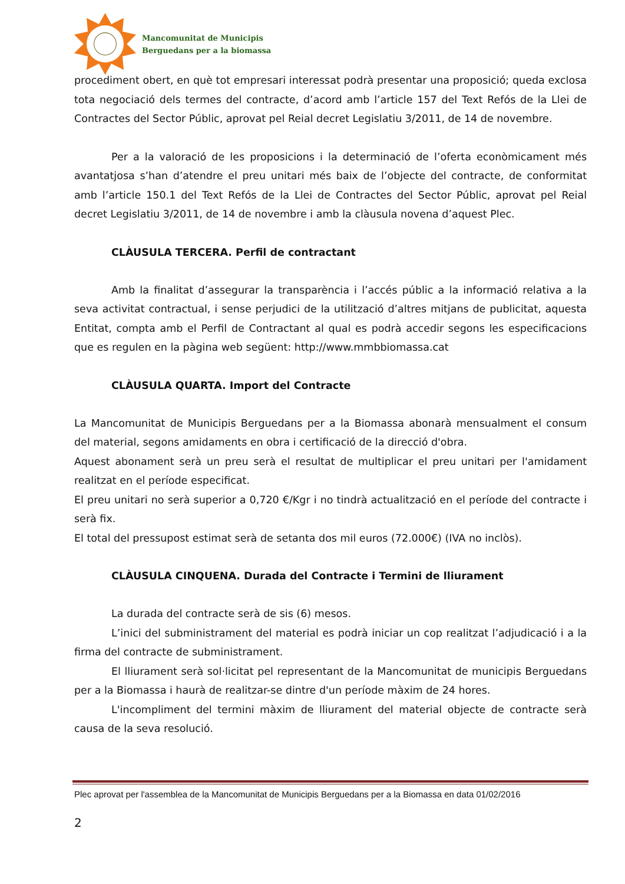Mancomunitat de Municipis
Berguedans per a la biomassa
procediment obert, en què tot empresari interessat podrà presentar una proposició; queda exclosa tota negociació dels termes del contracte, d’acord amb l’article 157 del Text Refós de la Llei de Contractes del Sector Públic, aprovat pel Reial decret Legislatiu 3/2011, de 14 de novembre.
Per a la valoració de les proposicions i la determinació de l’oferta econòmicament més avantatjosa s’han d’atendre el preu unitari més baix de l’objecte del contracte, de conformitat amb l’article 150.1 del Text Refós de la Llei de Contractes del Sector Públic, aprovat pel Reial decret Legislatiu 3/2011, de 14 de novembre i amb la clàusula novena d’aquest Plec.
CLÀUSULA TERCERA. Perfil de contractant
Amb la finalitat d’assegurar la transparència i l’accés públic a la informació relativa a la seva activitat contractual, i sense perjudici de la utilització d’altres mitjans de publicitat, aquesta Entitat, compta amb el Perfil de Contractant al qual es podrà accedir segons les especificacions que es regulen en la pàgina web següent: http://www.mmbbiomassa.cat
CLÀUSULA QUARTA. Import del Contracte
La Mancomunitat de Municipis Berguedans per a la Biomassa abonarà mensualment el consum del material, segons amidaments en obra i certificació de la direcció d'obra.
Aquest abonament serà un preu serà el resultat de multiplicar el preu unitari per l'amidament realitzat en el període especificat.
El preu unitari no serà superior a 0,720 €/Kgr i no tindrà actualització en el període del contracte i serà fix.
El total del pressupost estimat serà de setanta dos mil euros (72.000€) (IVA no inclòs).
CLÀUSULA CINQUENA. Durada del Contracte i Termini de lliurament
La durada del contracte serà de sis (6) mesos.
L’inici del subministrament del material es podrà iniciar un cop realitzat l’adjudicació i a la firma del contracte de subministrament.
El lliurament serà sol·licitat pel representant de la Mancomunitat de municipis Berguedans per a la Biomassa i haurà de realitzar-se dintre d'un període màxim de 24 hores.
L'incompliment del termini màxim de lliurament del material objecte de contracte serà causa de la seva resolució.
Plec aprovat per l'assemblea de la Mancomunitat de Municipis Berguedans per a la Biomassa en data 01/02/2016
2